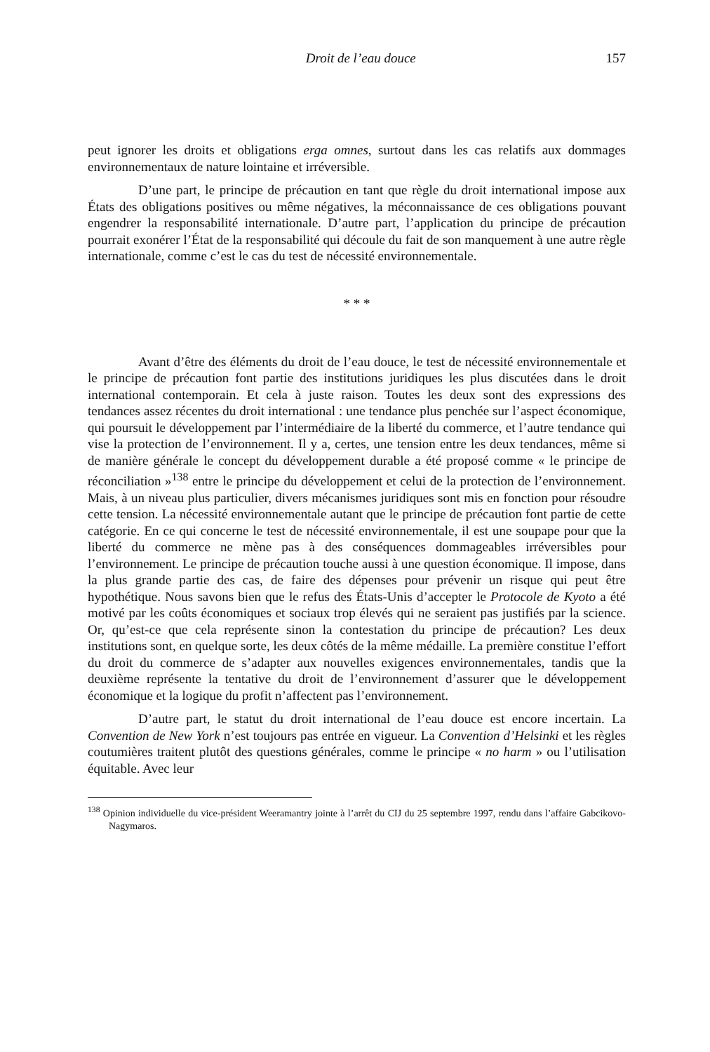Droit de l’eau douce 157
peut ignorer les droits et obligations erga omnes, surtout dans les cas relatifs aux dommages environnementaux de nature lointaine et irréversible.
D’une part, le principe de précaution en tant que règle du droit international impose aux États des obligations positives ou même négatives, la méconnaissance de ces obligations pouvant engendrer la responsabilité internationale. D’autre part, l’application du principe de précaution pourrait exonérer l’État de la responsabilité qui découle du fait de son manquement à une autre règle internationale, comme c’est le cas du test de nécessité environnementale.
* * *
Avant d’être des éléments du droit de l’eau douce, le test de nécessité environnementale et le principe de précaution font partie des institutions juridiques les plus discutées dans le droit international contemporain. Et cela à juste raison. Toutes les deux sont des expressions des tendances assez récentes du droit international : une tendance plus penchée sur l’aspect économique, qui poursuit le développement par l’intermédiaire de la liberté du commerce, et l’autre tendance qui vise la protection de l’environnement. Il y a, certes, une tension entre les deux tendances, même si de manière générale le concept du développement durable a été proposé comme « le principe de réconciliation »<sup>138</sup> entre le principe du développement et celui de la protection de l’environnement. Mais, à un niveau plus particulier, divers mécanismes juridiques sont mis en fonction pour résoudre cette tension. La nécessité environnementale autant que le principe de précaution font partie de cette catégorie. En ce qui concerne le test de nécessité environnementale, il est une soupape pour que la liberté du commerce ne mène pas à des conséquences dommageables irréversibles pour l’environnement. Le principe de précaution touche aussi à une question économique. Il impose, dans la plus grande partie des cas, de faire des dépenses pour prévenir un risque qui peut être hypothétique. Nous savons bien que le refus des États-Unis d’accepter le Protocole de Kyoto a été motivé par les coûts économiques et sociaux trop élevés qui ne seraient pas justifiés par la science. Or, qu’est-ce que cela représente sinon la contestation du principe de précaution? Les deux institutions sont, en quelque sorte, les deux côtés de la même médaille. La première constitue l’effort du droit du commerce de s’adapter aux nouvelles exigences environnementales, tandis que la deuxième représente la tentative du droit de l’environnement d’assurer que le développement économique et la logique du profit n’affectent pas l’environnement.
D’autre part, le statut du droit international de l’eau douce est encore incertain. La Convention de New York n’est toujours pas entrée en vigueur. La Convention d’Helsinki et les règles coutumières traitent plutôt des questions générales, comme le principe « no harm » ou l’utilisation équitable. Avec leur
<sup>138</sup> Opinion individuelle du vice-président Weeramantry jointe à l’arrêt du CIJ du 25 septembre 1997, rendu dans l’affaire Gabcikovo-Nagymaros.